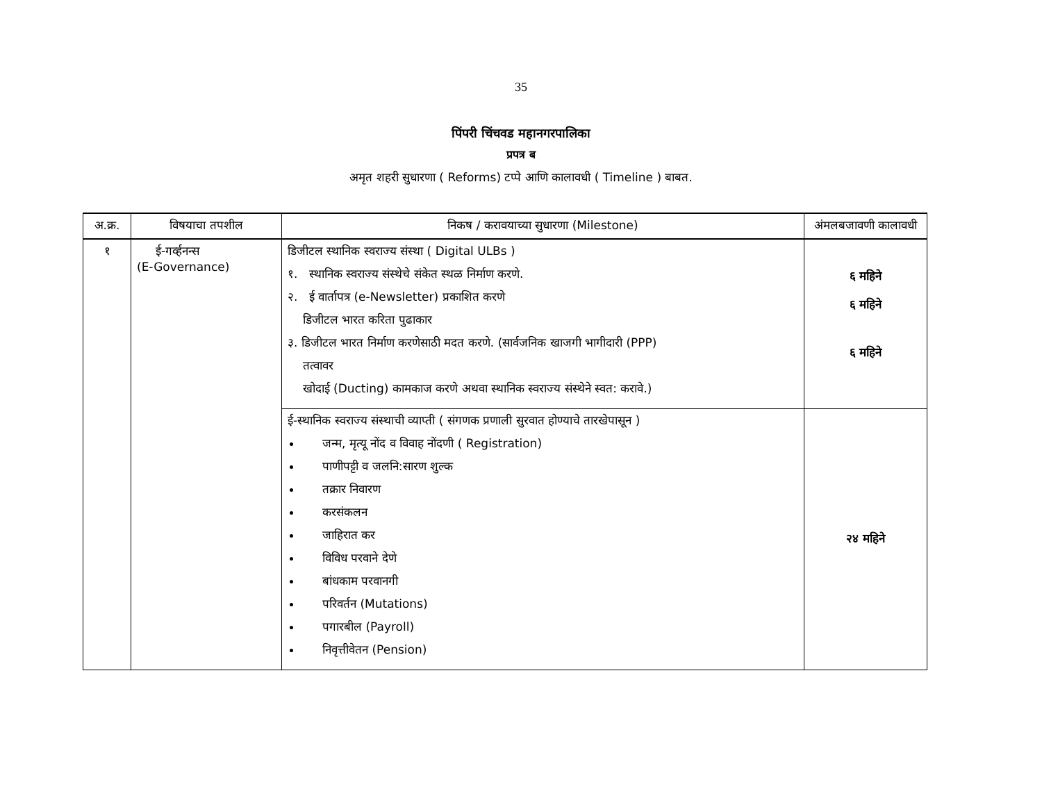35
पिंपरी चिंचवड महानगरपालिका
प्रपत्र ब
अमृत शहरी सुधारणा ( Reforms) टप्पे आणि कालावधी ( Timeline ) बाबत.
| अ.क्र. | विषयाचा तपशील | निकष / करावयाच्या सुधारणा (Milestone) | अंमलबजावणी कालावधी |
| --- | --- | --- | --- |
| १ | ई-गर्व्हनन्स (E-Governance) | डिजीटल स्थानिक स्वराज्य संस्था ( Digital ULBs ) १. स्थानिक स्वराज्य संस्थेचे संकेत स्थळ निर्माण करणे. २. ई वार्तापत्र (e-Newsletter) प्रकाशित करणे डिजीटल भारत करिता पुढाकार ३. डिजीटल भारत निर्माण करणेसाठी मदत करणे. (सार्वजनिक खाजगी भागीदारी (PPP) तत्वावर खोदाई (Ducting) कामकाज करणे अथवा स्थानिक स्वराज्य संस्थेने स्वत: करावे.) | ६ महिने ६ महिने ६ महिने |
| | | ई-स्थानिक स्वराज्य संस्थाची व्याप्ती ( संगणक प्रणाली सुरवात होण्याचे तारखेपासून ) जन्म, मृत्यू नोंद व विवाह नोंदणी ( Registration) पाणीपट्टी व जलनि:सारण शुल्क तक्रार निवारण करसंकलन जाहिरात कर विविध परवाने देणे बांधकाम परवानगी परिवर्तन (Mutations) पगारबील (Payroll) निवृत्तीवेतन (Pension) | २४ महिने |